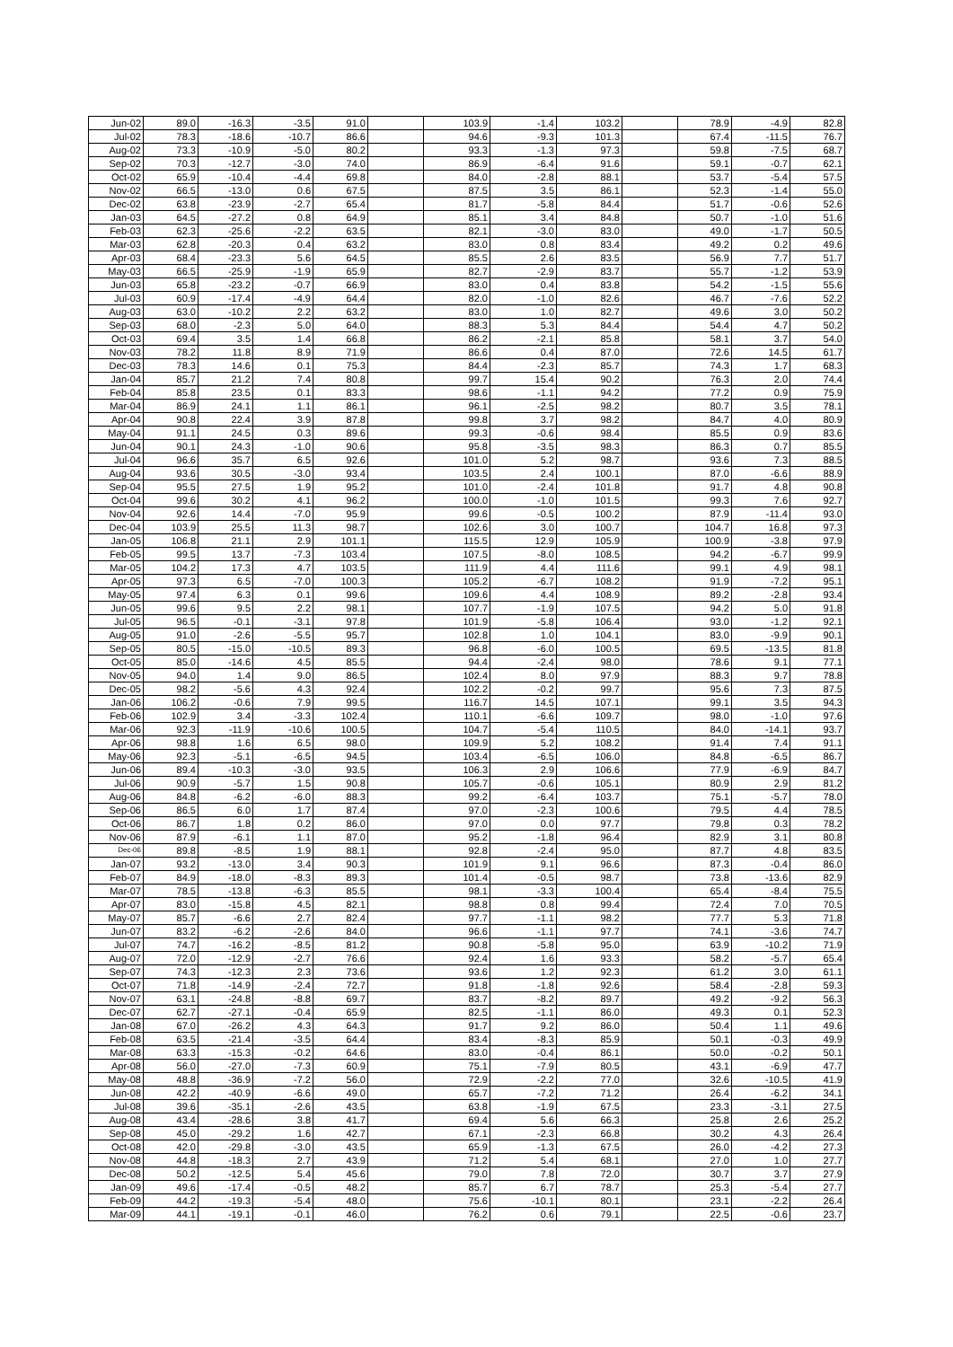| Jun-02 | 89.0 | -16.3 | -3.5 | 91.0 | | 103.9 | -1.4 | 103.2 | | 78.9 | -4.9 | 82.8 |
| Jul-02 | 78.3 | -18.6 | -10.7 | 86.6 | | 94.6 | -9.3 | 101.3 | | 67.4 | -11.5 | 76.7 |
| Aug-02 | 73.3 | -10.9 | -5.0 | 80.2 | | 93.3 | -1.3 | 97.3 | | 59.8 | -7.5 | 68.7 |
| Sep-02 | 70.3 | -12.7 | -3.0 | 74.0 | | 86.9 | -6.4 | 91.6 | | 59.1 | -0.7 | 62.1 |
| Oct-02 | 65.9 | -10.4 | -4.4 | 69.8 | | 84.0 | -2.8 | 88.1 | | 53.7 | -5.4 | 57.5 |
| Nov-02 | 66.5 | -13.0 | 0.6 | 67.5 | | 87.5 | 3.5 | 86.1 | | 52.3 | -1.4 | 55.0 |
| Dec-02 | 63.8 | -23.9 | -2.7 | 65.4 | | 81.7 | -5.8 | 84.4 | | 51.7 | -0.6 | 52.6 |
| Jan-03 | 64.5 | -27.2 | 0.8 | 64.9 | | 85.1 | 3.4 | 84.8 | | 50.7 | -1.0 | 51.6 |
| Feb-03 | 62.3 | -25.6 | -2.2 | 63.5 | | 82.1 | -3.0 | 83.0 | | 49.0 | -1.7 | 50.5 |
| Mar-03 | 62.8 | -20.3 | 0.4 | 63.2 | | 83.0 | 0.8 | 83.4 | | 49.2 | 0.2 | 49.6 |
| Apr-03 | 68.4 | -23.3 | 5.6 | 64.5 | | 85.5 | 2.6 | 83.5 | | 56.9 | 7.7 | 51.7 |
| May-03 | 66.5 | -25.9 | -1.9 | 65.9 | | 82.7 | -2.9 | 83.7 | | 55.7 | -1.2 | 53.9 |
| Jun-03 | 65.8 | -23.2 | -0.7 | 66.9 | | 83.0 | 0.4 | 83.8 | | 54.2 | -1.5 | 55.6 |
| Jul-03 | 60.9 | -17.4 | -4.9 | 64.4 | | 82.0 | -1.0 | 82.6 | | 46.7 | -7.6 | 52.2 |
| Aug-03 | 63.0 | -10.2 | 2.2 | 63.2 | | 83.0 | 1.0 | 82.7 | | 49.6 | 3.0 | 50.2 |
| Sep-03 | 68.0 | -2.3 | 5.0 | 64.0 | | 88.3 | 5.3 | 84.4 | | 54.4 | 4.7 | 50.2 |
| Oct-03 | 69.4 | 3.5 | 1.4 | 66.8 | | 86.2 | -2.1 | 85.8 | | 58.1 | 3.7 | 54.0 |
| Nov-03 | 78.2 | 11.8 | 8.9 | 71.9 | | 86.6 | 0.4 | 87.0 | | 72.6 | 14.5 | 61.7 |
| Dec-03 | 78.3 | 14.6 | 0.1 | 75.3 | | 84.4 | -2.3 | 85.7 | | 74.3 | 1.7 | 68.3 |
| Jan-04 | 85.7 | 21.2 | 7.4 | 80.8 | | 99.7 | 15.4 | 90.2 | | 76.3 | 2.0 | 74.4 |
| Feb-04 | 85.8 | 23.5 | 0.1 | 83.3 | | 98.6 | -1.1 | 94.2 | | 77.2 | 0.9 | 75.9 |
| Mar-04 | 86.9 | 24.1 | 1.1 | 86.1 | | 96.1 | -2.5 | 98.2 | | 80.7 | 3.5 | 78.1 |
| Apr-04 | 90.8 | 22.4 | 3.9 | 87.8 | | 99.8 | 3.7 | 98.2 | | 84.7 | 4.0 | 80.9 |
| May-04 | 91.1 | 24.5 | 0.3 | 89.6 | | 99.3 | -0.6 | 98.4 | | 85.5 | 0.9 | 83.6 |
| Jun-04 | 90.1 | 24.3 | -1.0 | 90.6 | | 95.8 | -3.5 | 98.3 | | 86.3 | 0.7 | 85.5 |
| Jul-04 | 96.6 | 35.7 | 6.5 | 92.6 | | 101.0 | 5.2 | 98.7 | | 93.6 | 7.3 | 88.5 |
| Aug-04 | 93.6 | 30.5 | -3.0 | 93.4 | | 103.5 | 2.4 | 100.1 | | 87.0 | -6.6 | 88.9 |
| Sep-04 | 95.5 | 27.5 | 1.9 | 95.2 | | 101.0 | -2.4 | 101.8 | | 91.7 | 4.8 | 90.8 |
| Oct-04 | 99.6 | 30.2 | 4.1 | 96.2 | | 100.0 | -1.0 | 101.5 | | 99.3 | 7.6 | 92.7 |
| Nov-04 | 92.6 | 14.4 | -7.0 | 95.9 | | 99.6 | -0.5 | 100.2 | | 87.9 | -11.4 | 93.0 |
| Dec-04 | 103.9 | 25.5 | 11.3 | 98.7 | | 102.6 | 3.0 | 100.7 | | 104.7 | 16.8 | 97.3 |
| Jan-05 | 106.8 | 21.1 | 2.9 | 101.1 | | 115.5 | 12.9 | 105.9 | | 100.9 | -3.8 | 97.9 |
| Feb-05 | 99.5 | 13.7 | -7.3 | 103.4 | | 107.5 | -8.0 | 108.5 | | 94.2 | -6.7 | 99.9 |
| Mar-05 | 104.2 | 17.3 | 4.7 | 103.5 | | 111.9 | 4.4 | 111.6 | | 99.1 | 4.9 | 98.1 |
| Apr-05 | 97.3 | 6.5 | -7.0 | 100.3 | | 105.2 | -6.7 | 108.2 | | 91.9 | -7.2 | 95.1 |
| May-05 | 97.4 | 6.3 | 0.1 | 99.6 | | 109.6 | 4.4 | 108.9 | | 89.2 | -2.8 | 93.4 |
| Jun-05 | 99.6 | 9.5 | 2.2 | 98.1 | | 107.7 | -1.9 | 107.5 | | 94.2 | 5.0 | 91.8 |
| Jul-05 | 96.5 | -0.1 | -3.1 | 97.8 | | 101.9 | -5.8 | 106.4 | | 93.0 | -1.2 | 92.1 |
| Aug-05 | 91.0 | -2.6 | -5.5 | 95.7 | | 102.8 | 1.0 | 104.1 | | 83.0 | -9.9 | 90.1 |
| Sep-05 | 80.5 | -15.0 | -10.5 | 89.3 | | 96.8 | -6.0 | 100.5 | | 69.5 | -13.5 | 81.8 |
| Oct-05 | 85.0 | -14.6 | 4.5 | 85.5 | | 94.4 | -2.4 | 98.0 | | 78.6 | 9.1 | 77.1 |
| Nov-05 | 94.0 | 1.4 | 9.0 | 86.5 | | 102.4 | 8.0 | 97.9 | | 88.3 | 9.7 | 78.8 |
| Dec-05 | 98.2 | -5.6 | 4.3 | 92.4 | | 102.2 | -0.2 | 99.7 | | 95.6 | 7.3 | 87.5 |
| Jan-06 | 106.2 | -0.6 | 7.9 | 99.5 | | 116.7 | 14.5 | 107.1 | | 99.1 | 3.5 | 94.3 |
| Feb-06 | 102.9 | 3.4 | -3.3 | 102.4 | | 110.1 | -6.6 | 109.7 | | 98.0 | -1.0 | 97.6 |
| Mar-06 | 92.3 | -11.9 | -10.6 | 100.5 | | 104.7 | -5.4 | 110.5 | | 84.0 | -14.1 | 93.7 |
| Apr-06 | 98.8 | 1.6 | 6.5 | 98.0 | | 109.9 | 5.2 | 108.2 | | 91.4 | 7.4 | 91.1 |
| May-06 | 92.3 | -5.1 | -6.5 | 94.5 | | 103.4 | -6.5 | 106.0 | | 84.8 | -6.5 | 86.7 |
| Jun-06 | 89.4 | -10.3 | -3.0 | 93.5 | | 106.3 | 2.9 | 106.6 | | 77.9 | -6.9 | 84.7 |
| Jul-06 | 90.9 | -5.7 | 1.5 | 90.8 | | 105.7 | -0.6 | 105.1 | | 80.9 | 2.9 | 81.2 |
| Aug-06 | 84.8 | -6.2 | -6.0 | 88.3 | | 99.2 | -6.4 | 103.7 | | 75.1 | -5.7 | 78.0 |
| Sep-06 | 86.5 | 6.0 | 1.7 | 87.4 | | 97.0 | -2.3 | 100.6 | | 79.5 | 4.4 | 78.5 |
| Oct-06 | 86.7 | 1.8 | 0.2 | 86.0 | | 97.0 | 0.0 | 97.7 | | 79.8 | 0.3 | 78.2 |
| Nov-06 | 87.9 | -6.1 | 1.1 | 87.0 | | 95.2 | -1.8 | 96.4 | | 82.9 | 3.1 | 80.8 |
| Dec-06 | 89.8 | -8.5 | 1.9 | 88.1 | | 92.8 | -2.4 | 95.0 | | 87.7 | 4.8 | 83.5 |
| Jan-07 | 93.2 | -13.0 | 3.4 | 90.3 | | 101.9 | 9.1 | 96.6 | | 87.3 | -0.4 | 86.0 |
| Feb-07 | 84.9 | -18.0 | -8.3 | 89.3 | | 101.4 | -0.5 | 98.7 | | 73.8 | -13.6 | 82.9 |
| Mar-07 | 78.5 | -13.8 | -6.3 | 85.5 | | 98.1 | -3.3 | 100.4 | | 65.4 | -8.4 | 75.5 |
| Apr-07 | 83.0 | -15.8 | 4.5 | 82.1 | | 98.8 | 0.8 | 99.4 | | 72.4 | 7.0 | 70.5 |
| May-07 | 85.7 | -6.6 | 2.7 | 82.4 | | 97.7 | -1.1 | 98.2 | | 77.7 | 5.3 | 71.8 |
| Jun-07 | 83.2 | -6.2 | -2.6 | 84.0 | | 96.6 | -1.1 | 97.7 | | 74.1 | -3.6 | 74.7 |
| Jul-07 | 74.7 | -16.2 | -8.5 | 81.2 | | 90.8 | -5.8 | 95.0 | | 63.9 | -10.2 | 71.9 |
| Aug-07 | 72.0 | -12.9 | -2.7 | 76.6 | | 92.4 | 1.6 | 93.3 | | 58.2 | -5.7 | 65.4 |
| Sep-07 | 74.3 | -12.3 | 2.3 | 73.6 | | 93.6 | 1.2 | 92.3 | | 61.2 | 3.0 | 61.1 |
| Oct-07 | 71.8 | -14.9 | -2.4 | 72.7 | | 91.8 | -1.8 | 92.6 | | 58.4 | -2.8 | 59.3 |
| Nov-07 | 63.1 | -24.8 | -8.8 | 69.7 | | 83.7 | -8.2 | 89.7 | | 49.2 | -9.2 | 56.3 |
| Dec-07 | 62.7 | -27.1 | -0.4 | 65.9 | | 82.5 | -1.1 | 86.0 | | 49.3 | 0.1 | 52.3 |
| Jan-08 | 67.0 | -26.2 | 4.3 | 64.3 | | 91.7 | 9.2 | 86.0 | | 50.4 | 1.1 | 49.6 |
| Feb-08 | 63.5 | -21.4 | -3.5 | 64.4 | | 83.4 | -8.3 | 85.9 | | 50.1 | -0.3 | 49.9 |
| Mar-08 | 63.3 | -15.3 | -0.2 | 64.6 | | 83.0 | -0.4 | 86.1 | | 50.0 | -0.2 | 50.1 |
| Apr-08 | 56.0 | -27.0 | -7.3 | 60.9 | | 75.1 | -7.9 | 80.5 | | 43.1 | -6.9 | 47.7 |
| May-08 | 48.8 | -36.9 | -7.2 | 56.0 | | 72.9 | -2.2 | 77.0 | | 32.6 | -10.5 | 41.9 |
| Jun-08 | 42.2 | -40.9 | -6.6 | 49.0 | | 65.7 | -7.2 | 71.2 | | 26.4 | -6.2 | 34.1 |
| Jul-08 | 39.6 | -35.1 | -2.6 | 43.5 | | 63.8 | -1.9 | 67.5 | | 23.3 | -3.1 | 27.5 |
| Aug-08 | 43.4 | -28.6 | 3.8 | 41.7 | | 69.4 | 5.6 | 66.3 | | 25.8 | 2.6 | 25.2 |
| Sep-08 | 45.0 | -29.2 | 1.6 | 42.7 | | 67.1 | -2.3 | 66.8 | | 30.2 | 4.3 | 26.4 |
| Oct-08 | 42.0 | -29.8 | -3.0 | 43.5 | | 65.9 | -1.3 | 67.5 | | 26.0 | -4.2 | 27.3 |
| Nov-08 | 44.8 | -18.3 | 2.7 | 43.9 | | 71.2 | 5.4 | 68.1 | | 27.0 | 1.0 | 27.7 |
| Dec-08 | 50.2 | -12.5 | 5.4 | 45.6 | | 79.0 | 7.8 | 72.0 | | 30.7 | 3.7 | 27.9 |
| Jan-09 | 49.6 | -17.4 | -0.5 | 48.2 | | 85.7 | 6.7 | 78.7 | | 25.3 | -5.4 | 27.7 |
| Feb-09 | 44.2 | -19.3 | -5.4 | 48.0 | | 75.6 | -10.1 | 80.1 | | 23.1 | -2.2 | 26.4 |
| Mar-09 | 44.1 | -19.1 | -0.1 | 46.0 | | 76.2 | 0.6 | 79.1 | | 22.5 | -0.6 | 23.7 |